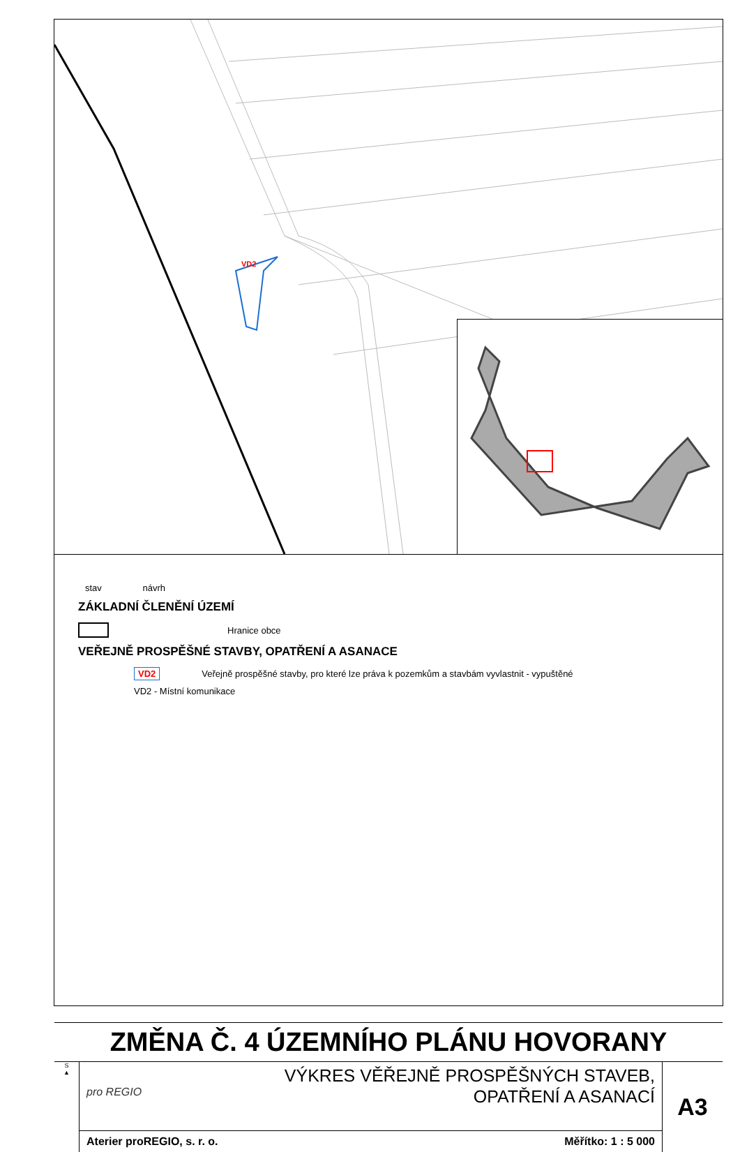VD2
stav návrh
ZÁKLADNÍ ČLENĚNÍ ÚZEMÍ
Hranice obce
VEŘEJNĚ PROSPĚŠNÉ STAVBY, OPATŘENÍ A ASANACE
VD2 Veřejně prospěšné stavby, pro které lze práva k pozemkům a stavbám vyvlastnit - vypuštěné
VD2 - Místní komunikace
ZMĚNA Č. 4 ÚZEMNÍHO PLÁNU HOVORANY
S
▲
pro REGIO
VÝKRES VĚŘEJNĚ PROSPĚŠNÝCH STAVEB,
OPATŘENÍ A ASANACÍ
Aterier proREGIO, s. r. o. Měřítko: 1 : 5 000
A3